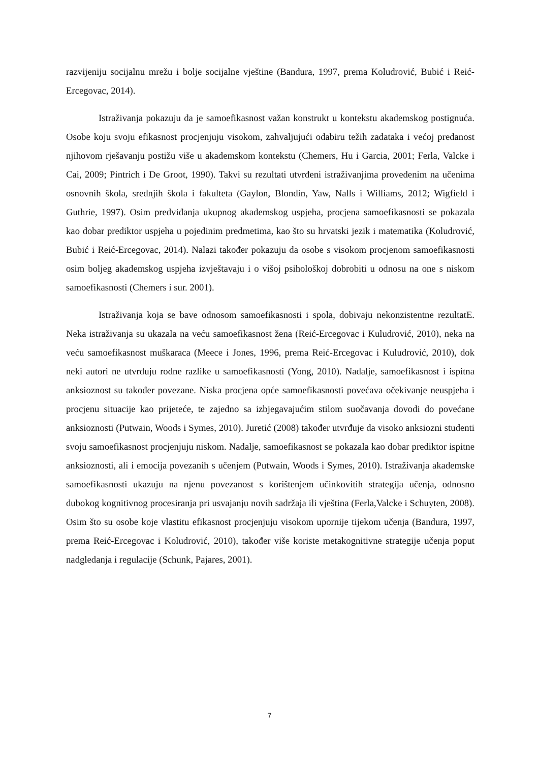razvijeniju socijalnu mrežu i bolje socijalne vještine (Bandura, 1997, prema Koludrović, Bubić i Reić-Ercegovac, 2014).
Istraživanja pokazuju da je samoefikasnost važan konstrukt u kontekstu akademskog postignuća. Osobe koju svoju efikasnost procjenjuju visokom, zahvaljujući odabiru težih zadataka i većoj predanost njihovom rješavanju postižu više u akademskom kontekstu (Chemers, Hu i Garcia, 2001; Ferla, Valcke i Cai, 2009; Pintrich i De Groot, 1990). Takvi su rezultati utvrđeni istraživanjima provedenim na učenima osnovnih škola, srednjih škola i fakulteta (Gaylon, Blondin, Yaw, Nalls i Williams, 2012; Wigfield i Guthrie, 1997). Osim predviđanja ukupnog akademskog uspjeha, procjena samoefikasnosti se pokazala kao dobar prediktor uspjeha u pojedinim predmetima, kao što su hrvatski jezik i matematika (Koludrović, Bubić i Reić-Ercegovac, 2014). Nalazi također pokazuju da osobe s visokom procjenom samoefikasnosti osim boljeg akademskog uspjeha izvještavaju i o višoj psihološkoj dobrobiti u odnosu na one s niskom samoefikasnosti (Chemers i sur. 2001).
Istraživanja koja se bave odnosom samoefikasnosti i spola, dobivaju nekonzistentne rezultatE. Neka istraživanja su ukazala na veću samoefikasnost žena (Reić-Ercegovac i Kuludrović, 2010), neka na veću samoefikasnost muškaraca (Meece i Jones, 1996, prema Reić-Ercegovac i Kuludrović, 2010), dok neki autori ne utvrđuju rodne razlike u samoefikasnosti (Yong, 2010). Nadalje, samoefikasnost i ispitna anksioznost su također povezane. Niska procjena opće samoefikasnosti povećava očekivanje neuspjeha i procjenu situacije kao prijeteće, te zajedno sa izbjegavajućim stilom suočavanja dovodi do povećane anksioznosti (Putwain, Woods i Symes, 2010). Juretić (2008) također utvrđuje da visoko anksiozni studenti svoju samoefikasnost procjenjuju niskom. Nadalje, samoefikasnost se pokazala kao dobar prediktor ispitne anksioznosti, ali i emocija povezanih s učenjem (Putwain, Woods i Symes, 2010). Istraživanja akademske samoefikasnosti ukazuju na njenu povezanost s korištenjem učinkovitih strategija učenja, odnosno dubokog kognitivnog procesiranja pri usvajanju novih sadržaja ili vještina (Ferla,Valcke i Schuyten, 2008). Osim što su osobe koje vlastitu efikasnost procjenjuju visokom upornije tijekom učenja (Bandura, 1997, prema Reić-Ercegovac i Koludrović, 2010), također više koriste metakognitivne strategije učenja poput nadgledanja i regulacije (Schunk, Pajares, 2001).
7